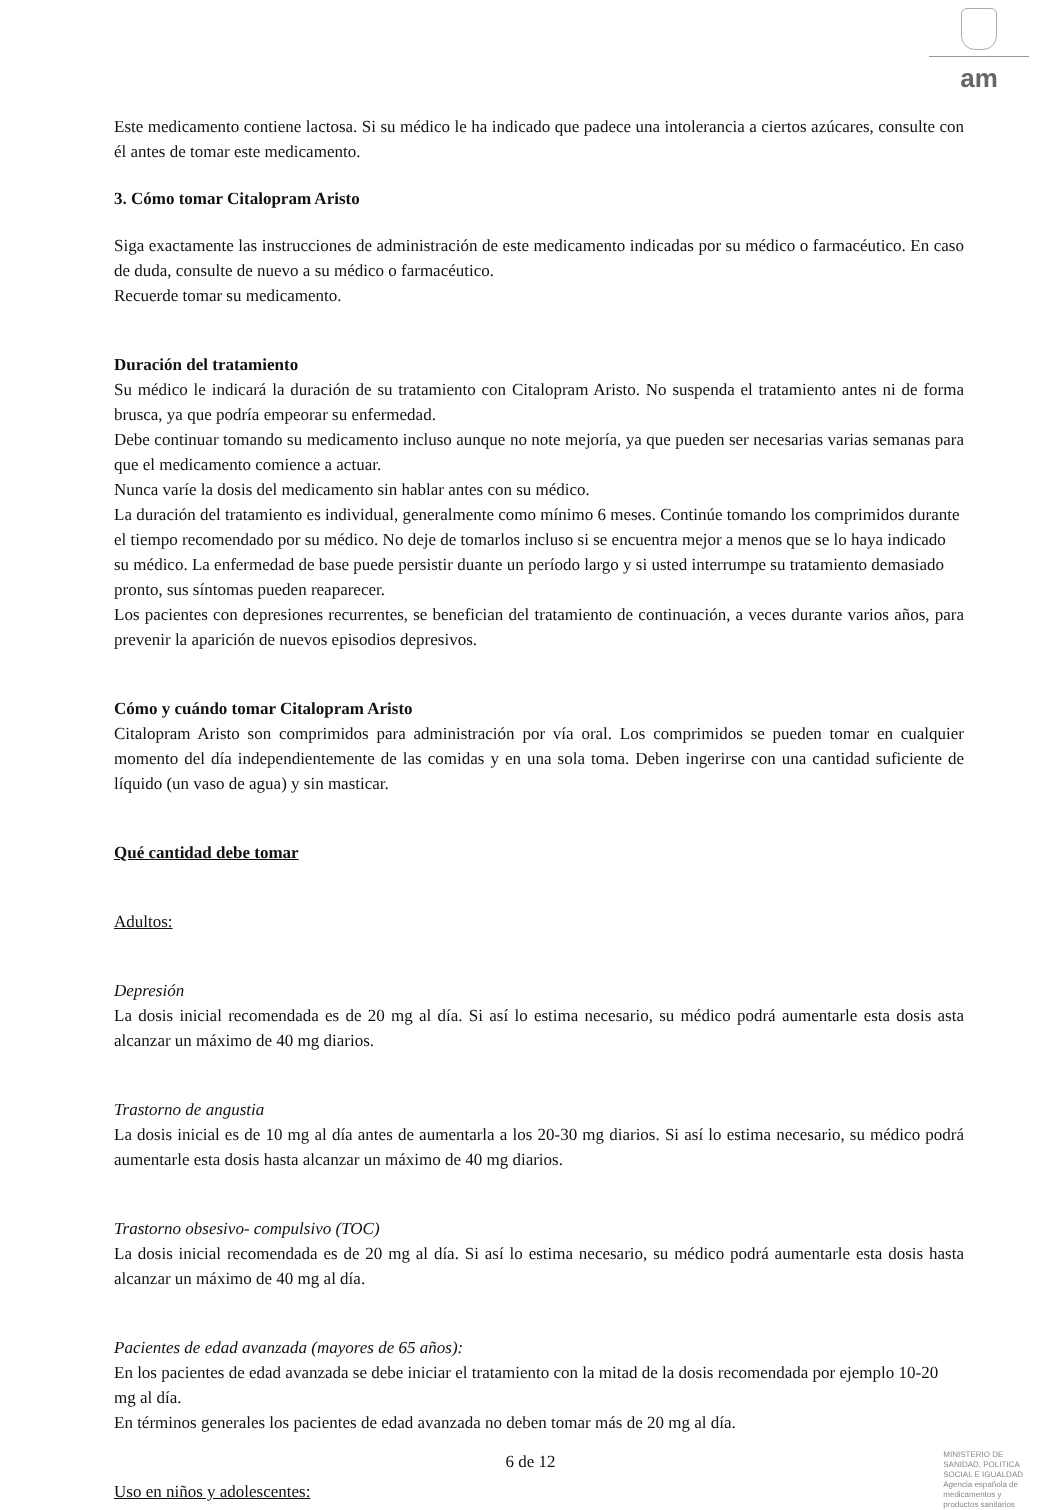am
Este medicamento contiene lactosa. Si su médico le ha indicado que padece una intolerancia a ciertos azúcares, consulte con él antes de tomar este medicamento.
3. Cómo tomar Citalopram Aristo
Siga exactamente las instrucciones de administración de este medicamento indicadas por su médico o farmacéutico. En caso de duda, consulte de nuevo a su médico o farmacéutico.
Recuerde tomar su medicamento.
Duración del tratamiento
Su médico le indicará la duración de su tratamiento con Citalopram Aristo. No suspenda el tratamiento antes ni de forma brusca, ya que podría empeorar su enfermedad.
Debe continuar tomando su medicamento incluso aunque no note mejoría, ya que pueden ser necesarias varias semanas para que el medicamento comience a actuar.
Nunca varíe la dosis del medicamento sin hablar antes con su médico.
La duración del tratamiento es individual, generalmente como mínimo 6 meses. Continúe tomando los comprimidos durante el tiempo recomendado por su médico. No deje de tomarlos incluso si se encuentra mejor a menos que se lo haya indicado su médico. La enfermedad de base puede persistir duante un período largo y si usted interrumpe su tratamiento demasiado pronto, sus síntomas pueden reaparecer.
Los pacientes con depresiones recurrentes, se benefician del tratamiento de continuación, a veces durante varios años, para prevenir la aparición de nuevos episodios depresivos.
Cómo y cuándo tomar Citalopram Aristo
Citalopram Aristo son comprimidos para administración por vía oral. Los comprimidos se pueden tomar en cualquier momento del día independientemente de las comidas y en una sola toma. Deben ingerirse con una cantidad suficiente de líquido (un vaso de agua) y sin masticar.
Qué cantidad debe tomar
Adultos:
Depresión
La dosis inicial recomendada es de 20 mg al día. Si así lo estima necesario, su médico podrá aumentarle esta dosis asta alcanzar un máximo de 40 mg diarios.
Trastorno de angustia
La dosis inicial es de 10 mg al día antes de aumentarla a los 20-30 mg diarios. Si así lo estima necesario, su médico podrá aumentarle esta dosis hasta alcanzar un máximo de 40 mg diarios.
Trastorno obsesivo- compulsivo (TOC)
La dosis inicial recomendada es de 20 mg al día. Si así lo estima necesario, su médico podrá aumentarle esta dosis hasta alcanzar un máximo de 40 mg al día.
Pacientes de edad avanzada (mayores de 65 años):
En los pacientes de edad avanzada se debe iniciar el tratamiento con la mitad de la dosis recomendada por ejemplo 10-20 mg al día.
En términos generales los pacientes de edad avanzada no deben tomar más de 20 mg al día.
Uso en niños y adolescentes:
6 de 12
MINISTERIO DE
SANIDAD, POLITICA
SOCIAL E IGUALDAD
Agencia española de
medicamentos y
productos sanitarios